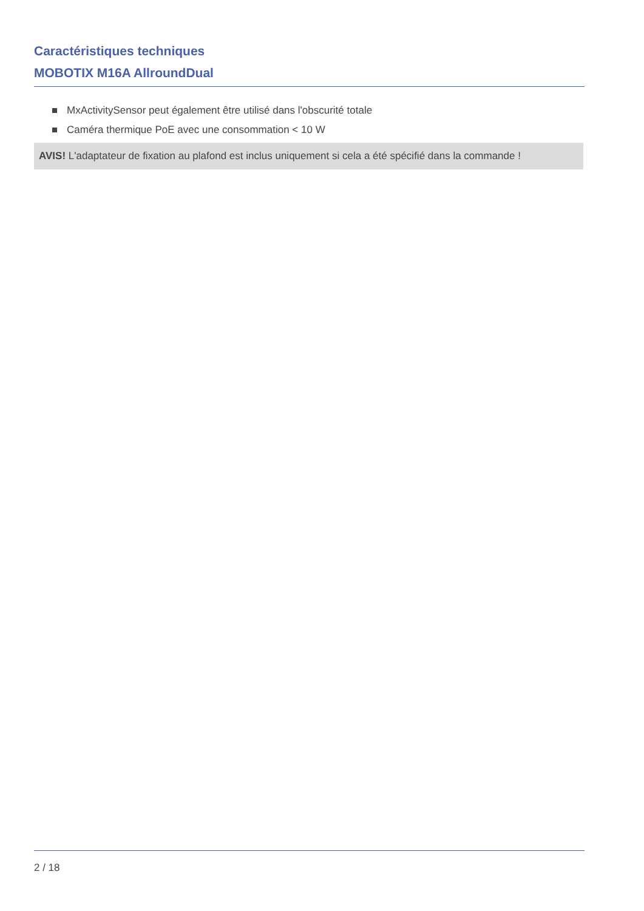Caractéristiques techniques
MOBOTIX M16A AllroundDual
MxActivitySensor peut également être utilisé dans l'obscurité totale
Caméra thermique PoE avec une consommation < 10 W
AVIS! L'adaptateur de fixation au plafond est inclus uniquement si cela a été spécifié dans la commande !
2 / 18